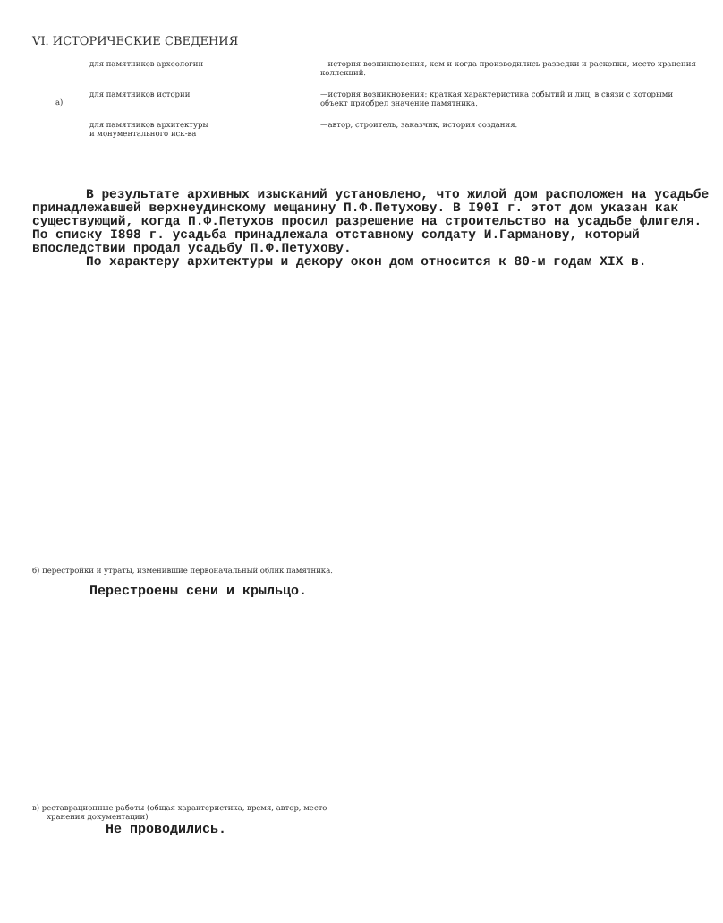VI. ИСТОРИЧЕСКИЕ СВЕДЕНИЯ
| а) | для памятников археологии | —история возникновения, кем и когда производились разведки и раскопки, место хранения коллекций. |
| | для памятников истории | —история возникновения: краткая характеристика событий и лиц, в связи с которыми объект приобрел значение памятника. |
| | для памятников архитектуры и монументального иск-ва | —автор, строитель, заказчик, история создания. |
В результате архивных изысканий установлено, что жилой дом расположен на усадьбе принадлежавшей верхнеудинскому мещанину П.Ф.Петухову. В I90I г. этот дом указан как существующий, когда П.Ф.Петухов просил разрешение на строительство на усадьбе флигеля. По списку I898 г. усадьба принадлежала отставному солдату И.Гарманову, который впоследствии продал усадьбу П.Ф.Петухову.
По характеру архитектуры и декору окон дом относится к 80-м годам XIX в.
б) перестройки и утраты, изменившие первоначальный облик памятника.
Перестроены сени и крыльцо.
в) реставрационные работы (общая характеристика, время, автор, место
хранения документации)
Не проводились.